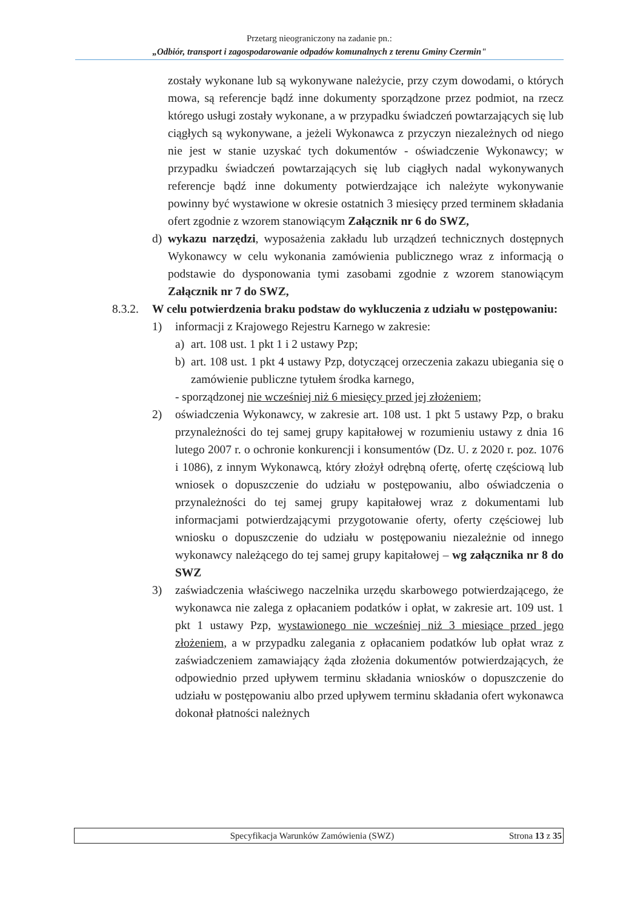Przetarg nieograniczony na zadanie pn.:
„Odbiór, transport i zagospodarowanie odpadów komunalnych z terenu Gminy Czermin"
zostały wykonane lub są wykonywane należycie, przy czym dowodami, o których mowa, są referencje bądź inne dokumenty sporządzone przez podmiot, na rzecz którego usługi zostały wykonane, a w przypadku świadczeń powtarzających się lub ciągłych są wykonywane, a jeżeli Wykonawca z przyczyn niezależnych od niego nie jest w stanie uzyskać tych dokumentów - oświadczenie Wykonawcy; w przypadku świadczeń powtarzających się lub ciągłych nadal wykonywanych referencje bądź inne dokumenty potwierdzające ich należyte wykonywanie powinny być wystawione w okresie ostatnich 3 miesięcy przed terminem składania ofert zgodnie z wzorem stanowiącym Załącznik nr 6 do SWZ,
d) wykazu narzędzi, wyposażenia zakładu lub urządzeń technicznych dostępnych Wykonawcy w celu wykonania zamówienia publicznego wraz z informacją o podstawie do dysponowania tymi zasobami zgodnie z wzorem stanowiącym Załącznik nr 7 do SWZ,
8.3.2. W celu potwierdzenia braku podstaw do wykluczenia z udziału w postępowaniu:
1) informacji z Krajowego Rejestru Karnego w zakresie:
a) art. 108 ust. 1 pkt 1 i 2 ustawy Pzp;
b) art. 108 ust. 1 pkt 4 ustawy Pzp, dotyczącej orzeczenia zakazu ubiegania się o zamówienie publiczne tytułem środka karnego,
- sporządzonej nie wcześniej niż 6 miesięcy przed jej złożeniem;
2) oświadczenia Wykonawcy, w zakresie art. 108 ust. 1 pkt 5 ustawy Pzp, o braku przynależności do tej samej grupy kapitałowej w rozumieniu ustawy z dnia 16 lutego 2007 r. o ochronie konkurencji i konsumentów (Dz. U. z 2020 r. poz. 1076 i 1086), z innym Wykonawcą, który złożył odrębną ofertę, ofertę częściową lub wniosek o dopuszczenie do udziału w postępowaniu, albo oświadczenia o przynależności do tej samej grupy kapitałowej wraz z dokumentami lub informacjami potwierdzającymi przygotowanie oferty, oferty częściowej lub wniosku o dopuszczenie do udziału w postępowaniu niezależnie od innego wykonawcy należącego do tej samej grupy kapitałowej – wg załącznika nr 8 do SWZ
3) zaświadczenia właściwego naczelnika urzędu skarbowego potwierdzającego, że wykonawca nie zalega z opłacaniem podatków i opłat, w zakresie art. 109 ust. 1 pkt 1 ustawy Pzp, wystawionego nie wcześniej niż 3 miesiące przed jego złożeniem, a w przypadku zalegania z opłacaniem podatków lub opłat wraz z zaświadczeniem zamawiający żąda złożenia dokumentów potwierdzających, że odpowiednio przed upływem terminu składania wniosków o dopuszczenie do udziału w postępowaniu albo przed upływem terminu składania ofert wykonawca dokonał płatności należnych
Specyfikacja Warunków Zamówienia (SWZ) Strona 13 z 35